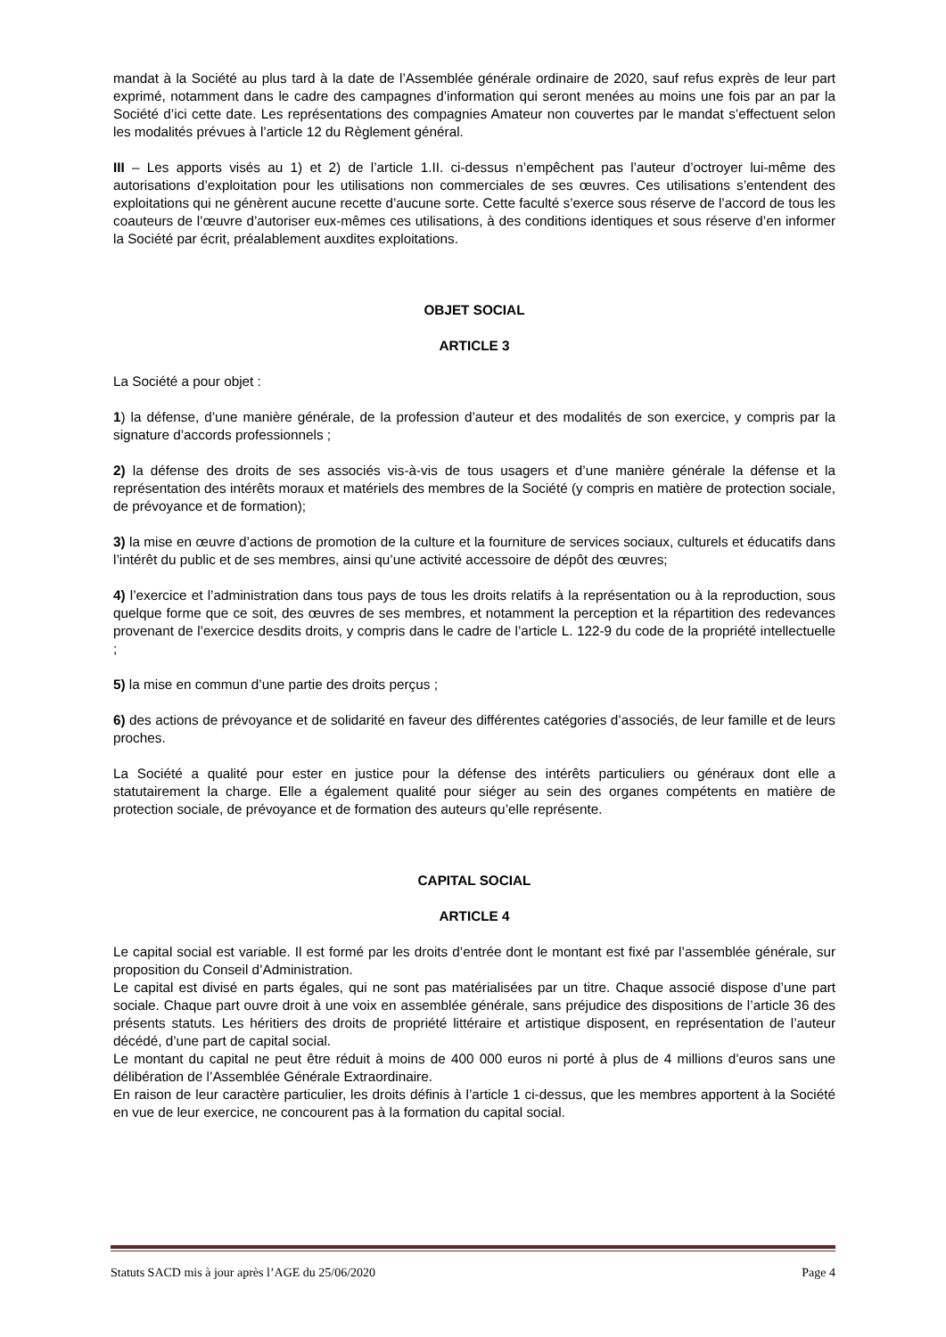mandat à la Société au plus tard à la date de l’Assemblée générale ordinaire de 2020, sauf refus exprès de leur part exprimé, notamment dans le cadre des campagnes d’information qui seront menées au moins une fois par an par la Société d’ici cette date. Les représentations des compagnies Amateur non couvertes par le mandat s’effectuent selon les modalités prévues à l’article 12 du Règlement général.
III – Les apports visés au 1) et 2) de l’article 1.II. ci-dessus n’empêchent pas l’auteur d’octroyer lui-même des autorisations d’exploitation pour les utilisations non commerciales de ses œuvres. Ces utilisations s’entendent des exploitations qui ne génèrent aucune recette d’aucune sorte. Cette faculté s’exerce sous réserve de l’accord de tous les coauteurs de l’œuvre d’autoriser eux-mêmes ces utilisations, à des conditions identiques et sous réserve d’en informer la Société par écrit, préalablement auxdites exploitations.
OBJET SOCIAL
ARTICLE 3
La Société a pour objet :
1) la défense, d’une manière générale, de la profession d’auteur et des modalités de son exercice, y compris par la signature d’accords professionnels ;
2) la défense des droits de ses associés vis-à-vis de tous usagers et d’une manière générale la défense et la représentation des intérêts moraux et matériels des membres de la Société (y compris en matière de protection sociale, de prévoyance et de formation);
3) la mise en œuvre d’actions de promotion de la culture et la fourniture de services sociaux, culturels et éducatifs dans l’intérêt du public et de ses membres, ainsi qu’une activité accessoire de dépôt des œuvres;
4) l’exercice et l’administration dans tous pays de tous les droits relatifs à la représentation ou à la reproduction, sous quelque forme que ce soit, des œuvres de ses membres, et notamment la perception et la répartition des redevances provenant de l’exercice desdits droits, y compris dans le cadre de l’article L. 122-9 du code de la propriété intellectuelle ;
5) la mise en commun d’une partie des droits perçus ;
6) des actions de prévoyance et de solidarité en faveur des différentes catégories d’associés, de leur famille et de leurs proches.
La Société a qualité pour ester en justice pour la défense des intérêts particuliers ou généraux dont elle a statutairement la charge. Elle a également qualité pour siéger au sein des organes compétents en matière de protection sociale, de prévoyance et de formation des auteurs qu’elle représente.
CAPITAL SOCIAL
ARTICLE 4
Le capital social est variable. Il est formé par les droits d’entrée dont le montant est fixé par l’assemblée générale, sur proposition du Conseil d’Administration.
Le capital est divisé en parts égales, qui ne sont pas matérialisées par un titre. Chaque associé dispose d’une part sociale. Chaque part ouvre droit à une voix en assemblée générale, sans préjudice des dispositions de l’article 36 des présents statuts. Les héritiers des droits de propriété littéraire et artistique disposent, en représentation de l’auteur décédé, d’une part de capital social.
Le montant du capital ne peut être réduit à moins de 400 000 euros ni porté à plus de 4 millions d’euros sans une délibération de l’Assemblée Générale Extraordinaire.
En raison de leur caractère particulier, les droits définis à l’article 1 ci-dessus, que les membres apportent à la Société en vue de leur exercice, ne concourent pas à la formation du capital social.
Statuts SACD mis à jour après l’AGE du 25/06/2020 Page 4